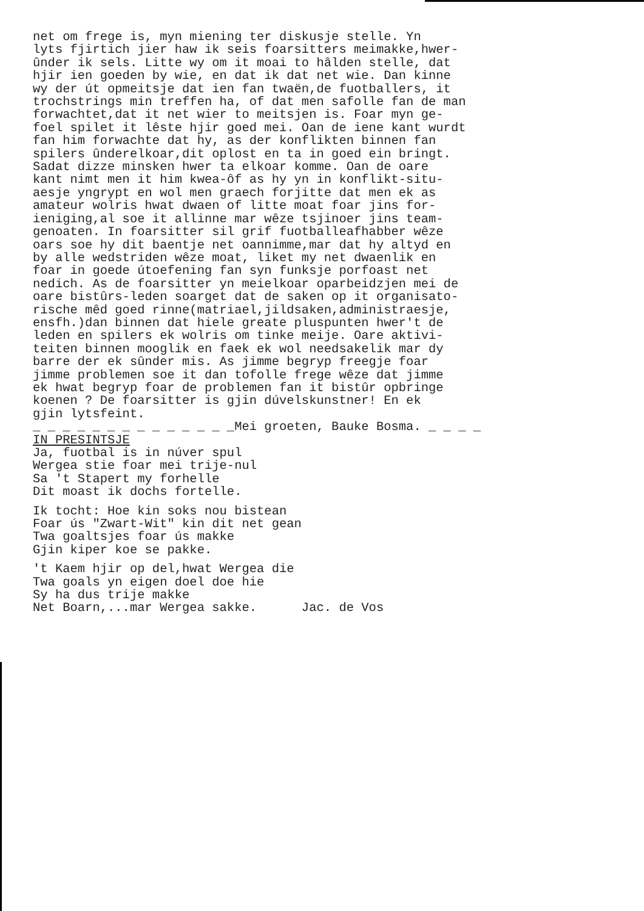net om frege is, myn miening ter diskusje stelle. Yn lyts fjirtich jier haw ik seis foarsitters meimakke,hwer- ûnder ik sels. Litte wy om it moai to hâlden stelle, dat hjir ien goeden by wie, en dat ik dat net wie. Dan kinne wy der út opmeitsje dat ien fan twaën,de fuotballers, it trochstrings min treffen ha, of dat men safolle fan de man forwachtet,dat it net wier to meitsjen is. Foar myn ge- foel spilet it lêste hjir goed mei. Oan de iene kant wurdt fan him forwachte dat hy, as der konflikten binnen fan spilers ûnderelkoar,dit oplost en ta in goed ein bringt. Sadat dizze minsken hwer ta elkoar komme. Oan de oare kant nimt men it him kwea-ôf as hy yn in konflikt-situ- aesje yngrypt en wol men graech forjitte dat men ek as amateur wolris hwat dwaen of litte moat foar jins for- ieniging,al soe it allinne mar wêze tsjinoer jins team- genoaten. In foarsitter sil grif fuotballeafhabber wêze oars soe hy dit baentje net oannimme,mar dat hy altyd en by alle wedstriden wêze moat, liket my net dwaenlik en foar in goede útoefening fan syn funksje porfoast net nedich. As de foarsitter yn meielkoar oparbeidzjen mei de oare bistûrs-leden soarget dat de saken op it organisato- rische mêd goed rinne(matriael,jildsaken,administraesje, ensfh.)dan binnen dat hiele greate pluspunten hwer't de leden en spilers ek wolris om tinke meije. Oare aktivi- teiten binnen mooglik en faek ek wol needsakelik mar dy barre der ek sûnder mis. As jimme begryp freegje foar jimme problemen soe it dan tofolle frege wêze dat jimme ek hwat begryp foar de problemen fan it bistûr opbringe koenen ? De foarsitter is gjin dúvelskunstner! En ek gjin lytsfeint. _ _ _ _ _ _ _ _ _ _ _ _ _ _Mei groeten, Bauke Bosma. _ _ _ _ IN PRESINTSJE Ja, fuotbal is in núver spul Wergea stie foar mei trije-nul Sa 't Stapert my forhelle Dit moast ik dochs fortelle.
Ik tocht: Hoe kin soks nou bistean Foar ús "Zwart-Wit" kin dit net gean Twa goaltsjes foar ús makke Gjin kiper koe se pakke.
't Kaem hjir op del,hwat Wergea die Twa goals yn eigen doel doe hie Sy ha dus trije makke Net Boarn,...mar Wergea sakke. Jac. de Vos